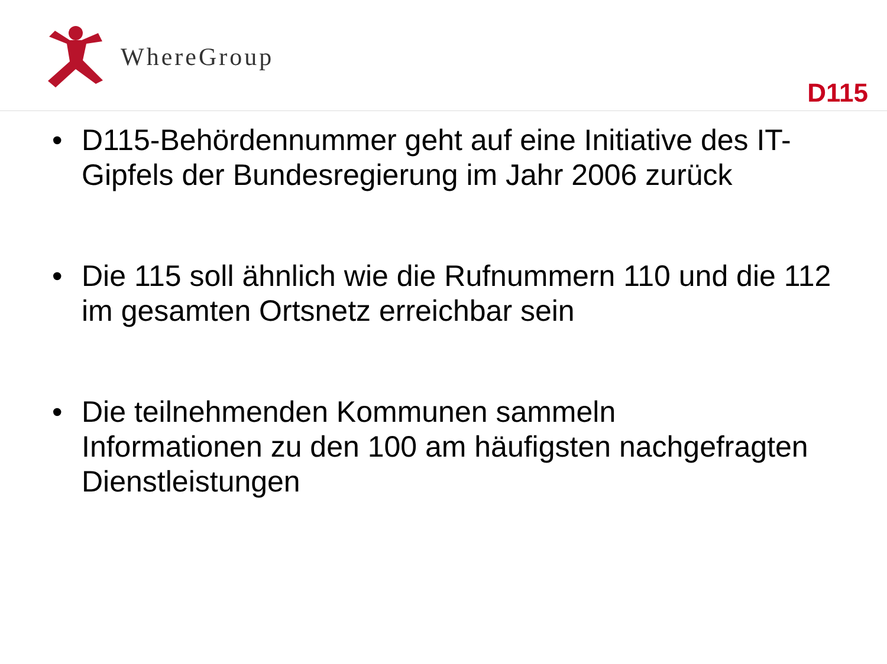WhereGroup
D115
• D115-Behördennummer geht auf eine Initiative des IT-Gipfels der Bundesregierung im Jahr 2006 zurück
• Die 115 soll ähnlich wie die Rufnummern 110 und die 112 im gesamten Ortsnetz erreichbar sein
• Die teilnehmenden Kommunen sammeln
Informationen zu den 100 am häufigsten nachgefragten Dienstleistungen